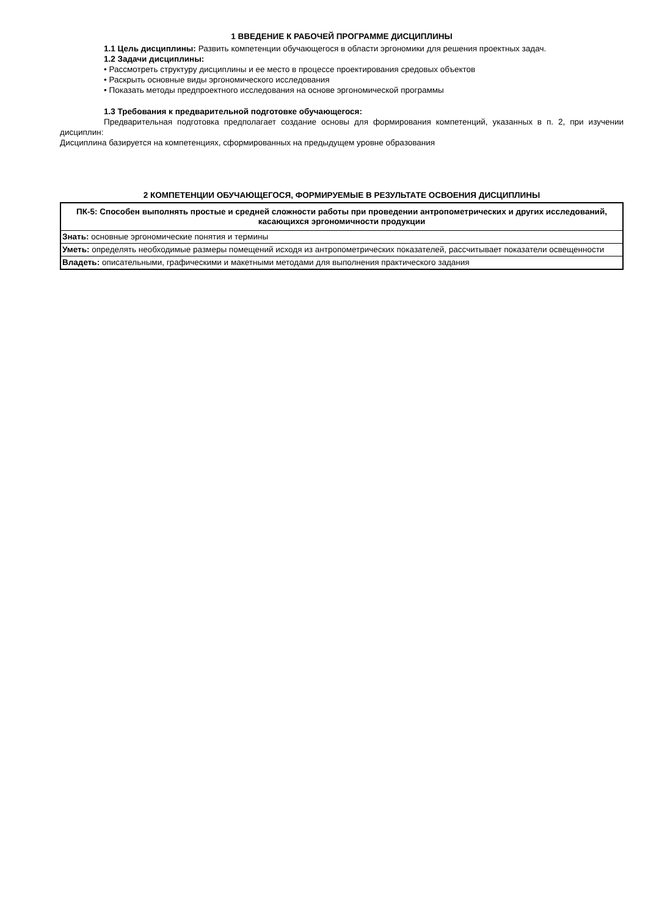1 ВВЕДЕНИЕ К РАБОЧЕЙ ПРОГРАММЕ ДИСЦИПЛИНЫ
1.1 Цель дисциплины: Развить компетенции обучающегося в области эргономики для решения проектных задач.
1.2 Задачи дисциплины:
• Рассмотреть структуру дисциплины и ее место в процессе проектирования средовых объектов
• Раскрыть основные виды эргономического исследования
• Показать методы предпроектного исследования на основе эргономической программы
1.3 Требования к предварительной подготовке обучающегося:
Предварительная подготовка предполагает создание основы для формирования компетенций, указанных в п. 2, при изучении дисциплин:
Дисциплина базируется на компетенциях, сформированных на предыдущем уровне образования
2 КОМПЕТЕНЦИИ ОБУЧАЮЩЕГОСЯ, ФОРМИРУЕМЫЕ В РЕЗУЛЬТАТЕ ОСВОЕНИЯ ДИСЦИПЛИНЫ
| ПК-5: Способен выполнять простые и средней сложности работы при проведении антропометрических и других исследований, касающихся эргономичности продукции |
| Знать: основные эргономические понятия и термины |
| Уметь: определять необходимые размеры помещений исходя из антропометрических показателей, рассчитывает показатели освещенности |
| Владеть: описательными, графическими и макетными методами для выполнения практического задания |